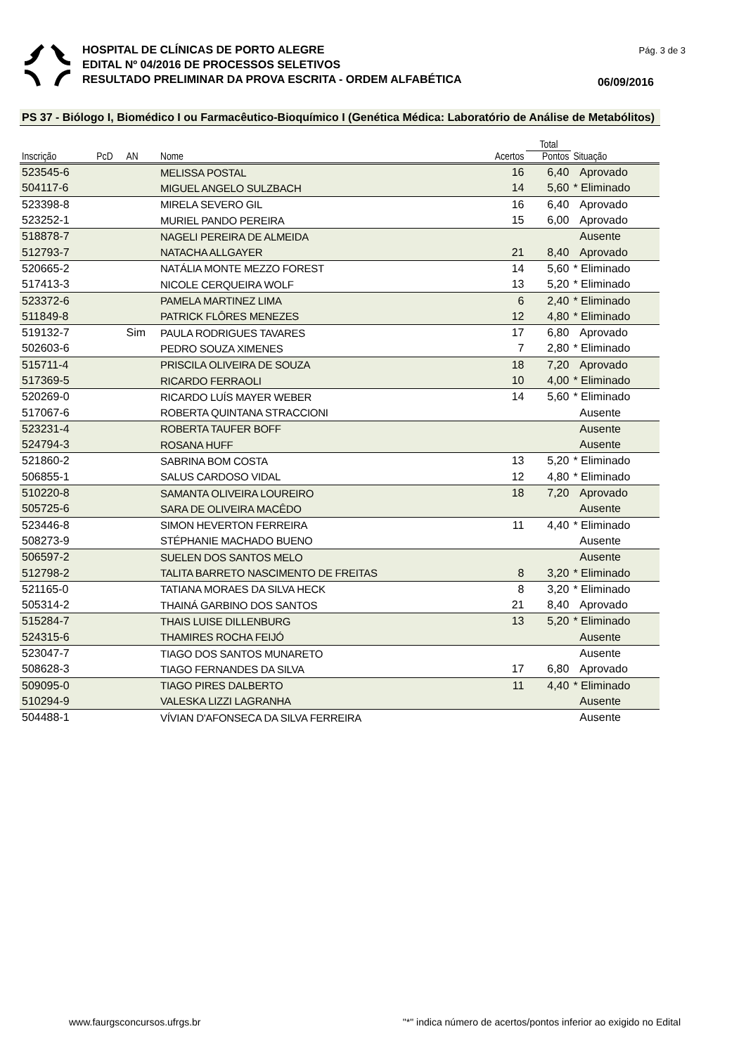HOSPITAL DE CLÍNICAS DE PORTO ALEGRE
EDITAL Nº 04/2016 DE PROCESSOS SELETIVOS
RESULTADO PRELIMINAR DA PROVA ESCRITA - ORDEM ALFABÉTICA
Pág. 3 de 3
06/09/2016
PS 37 - Biólogo I, Biomédico I ou Farmacêutico-Bioquímico I (Genética Médica: Laboratório de Análise de Metabólitos)
| | | | | | Total | |
| --- | --- | --- | --- | --- | --- | --- |
| Inscrição | PcD | AN | Nome | Acertos | Pontos | Situação |
| 523545-6 | | | MELISSA POSTAL | 16 | 6,40 | Aprovado |
| 504117-6 | | | MIGUEL ANGELO SULZBACH | 14 | 5,60 | * Eliminado |
| 523398-8 | | | MIRELA SEVERO GIL | 16 | 6,40 | Aprovado |
| 523252-1 | | | MURIEL PANDO PEREIRA | 15 | 6,00 | Aprovado |
| 518878-7 | | | NAGELI PEREIRA DE ALMEIDA | | | Ausente |
| 512793-7 | | | NATACHA ALLGAYER | 21 | 8,40 | Aprovado |
| 520665-2 | | | NATÁLIA MONTE MEZZO FOREST | 14 | 5,60 | * Eliminado |
| 517413-3 | | | NICOLE CERQUEIRA WOLF | 13 | 5,20 | * Eliminado |
| 523372-6 | | | PAMELA MARTINEZ LIMA | 6 | 2,40 | * Eliminado |
| 511849-8 | | | PATRICK FLÔRES MENEZES | 12 | 4,80 | * Eliminado |
| 519132-7 | | Sim | PAULA RODRIGUES TAVARES | 17 | 6,80 | Aprovado |
| 502603-6 | | | PEDRO SOUZA XIMENES | 7 | 2,80 | * Eliminado |
| 515711-4 | | | PRISCILA OLIVEIRA DE SOUZA | 18 | 7,20 | Aprovado |
| 517369-5 | | | RICARDO FERRAOLI | 10 | 4,00 | * Eliminado |
| 520269-0 | | | RICARDO LUÍS MAYER WEBER | 14 | 5,60 | * Eliminado |
| 517067-6 | | | ROBERTA QUINTANA STRACCIONI | | | Ausente |
| 523231-4 | | | ROBERTA TAUFER BOFF | | | Ausente |
| 524794-3 | | | ROSANA HUFF | | | Ausente |
| 521860-2 | | | SABRINA BOM COSTA | 13 | 5,20 | * Eliminado |
| 506855-1 | | | SALUS CARDOSO VIDAL | 12 | 4,80 | * Eliminado |
| 510220-8 | | | SAMANTA OLIVEIRA LOUREIRO | 18 | 7,20 | Aprovado |
| 505725-6 | | | SARA DE OLIVEIRA MACÊDO | | | Ausente |
| 523446-8 | | | SIMON HEVERTON FERREIRA | 11 | 4,40 | * Eliminado |
| 508273-9 | | | STÉPHANIE MACHADO BUENO | | | Ausente |
| 506597-2 | | | SUELEN DOS SANTOS MELO | | | Ausente |
| 512798-2 | | | TALITA BARRETO NASCIMENTO DE FREITAS | 8 | 3,20 | * Eliminado |
| 521165-0 | | | TATIANA MORAES DA SILVA HECK | 8 | 3,20 | * Eliminado |
| 505314-2 | | | THAINÁ GARBINO DOS SANTOS | 21 | 8,40 | Aprovado |
| 515284-7 | | | THAIS LUISE DILLENBURG | 13 | 5,20 | * Eliminado |
| 524315-6 | | | THAMIRES ROCHA FEIJÓ | | | Ausente |
| 523047-7 | | | TIAGO DOS SANTOS MUNARETO | | | Ausente |
| 508628-3 | | | TIAGO FERNANDES DA SILVA | 17 | 6,80 | Aprovado |
| 509095-0 | | | TIAGO PIRES DALBERTO | 11 | 4,40 | * Eliminado |
| 510294-9 | | | VALESKA LIZZI LAGRANHA | | | Ausente |
| 504488-1 | | | VÍVIAN D'AFONSECA DA SILVA FERREIRA | | | Ausente |
www.faurgsconcursos.ufrgs.br "*" indica número de acertos/pontos inferior ao exigido no Edital